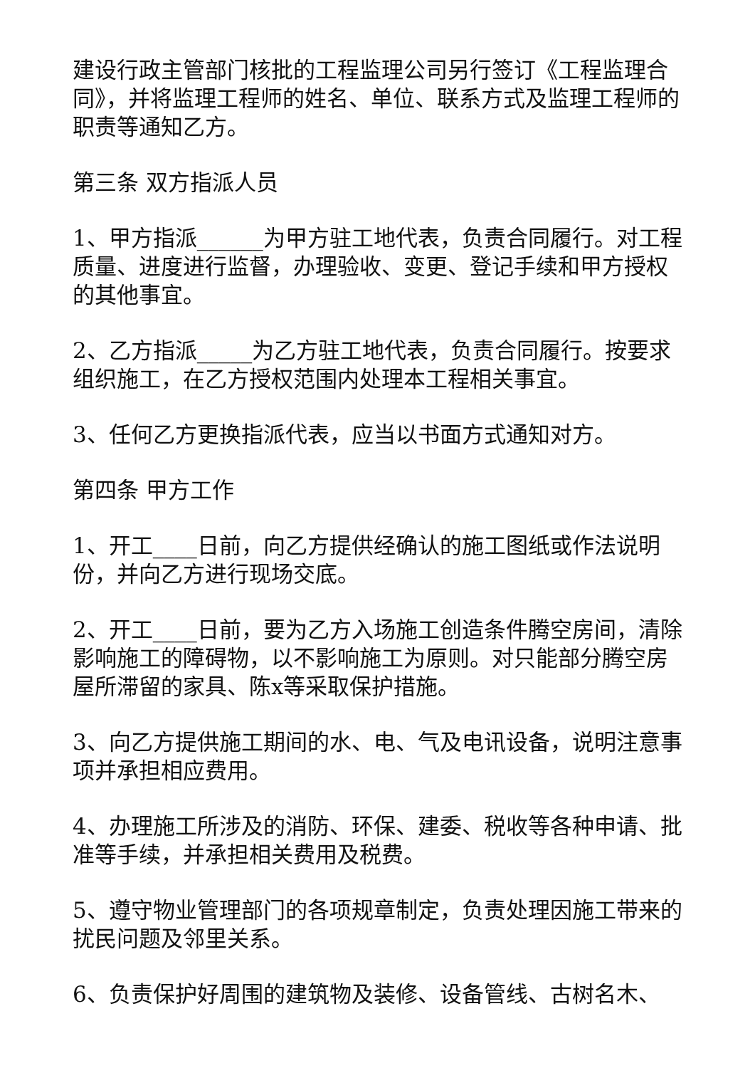建设行政主管部门核批的工程监理公司另行签订《工程监理合同》，并将监理工程师的姓名、单位、联系方式及监理工程师的职责等通知乙方。
第三条 双方指派人员
1、甲方指派______为甲方驻工地代表，负责合同履行。对工程质量、进度进行监督，办理验收、变更、登记手续和甲方授权的其他事宜。
2、乙方指派_____为乙方驻工地代表，负责合同履行。按要求组织施工，在乙方授权范围内处理本工程相关事宜。
3、任何乙方更换指派代表，应当以书面方式通知对方。
第四条 甲方工作
1、开工____日前，向乙方提供经确认的施工图纸或作法说明份，并向乙方进行现场交底。
2、开工____日前，要为乙方入场施工创造条件腾空房间，清除影响施工的障碍物，以不影响施工为原则。对只能部分腾空房屋所滞留的家具、陈x等采取保护措施。
3、向乙方提供施工期间的水、电、气及电讯设备，说明注意事项并承担相应费用。
4、办理施工所涉及的消防、环保、建委、税收等各种申请、批准等手续，并承担相关费用及税费。
5、遵守物业管理部门的各项规章制定，负责处理因施工带来的扰民问题及邻里关系。
6、负责保护好周围的建筑物及装修、设备管线、古树名木、